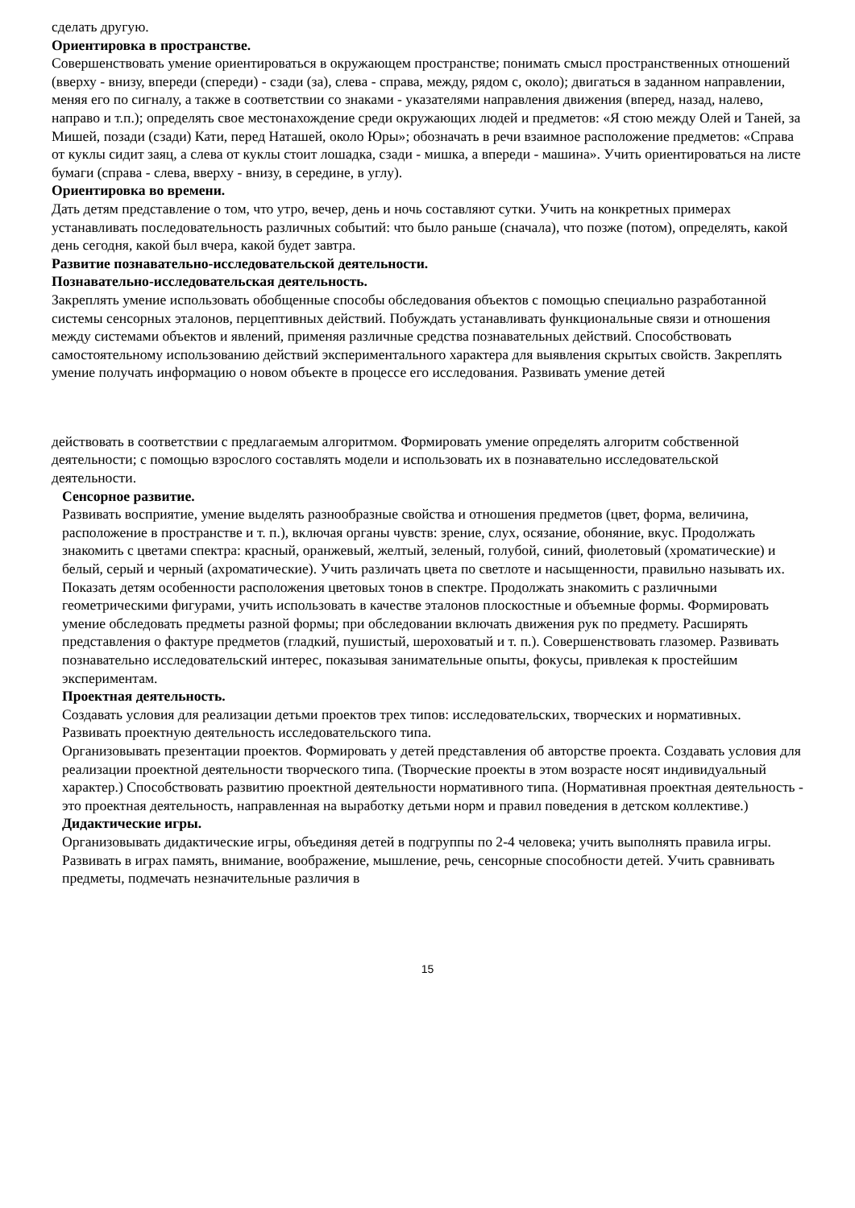сделать другую.
Ориентировка в пространстве.
Совершенствовать умение ориентироваться в окружающем пространстве; понимать смысл пространственных отношений (вверху - внизу, впереди (спереди) - сзади (за), слева - справа, между, рядом с, около); двигаться в заданном направлении, меняя его по сигналу, а также в соответствии со знаками - указателями направления движения (вперед, назад, налево, направо и т.п.); определять свое местонахождение среди окружающих людей и предметов: «Я стою между Олей и Таней, за Мишей, позади (сзади) Кати, перед Наташей, около Юры»; обозначать в речи взаимное расположение предметов: «Справа от куклы сидит заяц, а слева от куклы стоит лошадка, сзади - мишка, а впереди - машина». Учить ориентироваться на листе бумаги (справа - слева, вверху - внизу, в середине, в углу).
Ориентировка во времени.
Дать детям представление о том, что утро, вечер, день и ночь составляют сутки. Учить на конкретных примерах устанавливать последовательность различных событий: что было раньше (сначала), что позже (потом), определять, какой день сегодня, какой был вчера, какой будет завтра.
Развитие познавательно-исследовательской деятельности.
Познавательно-исследовательская деятельность.
Закреплять умение использовать обобщенные способы обследования объектов с помощью специально разработанной системы сенсорных эталонов, перцептивных действий. Побуждать устанавливать функциональные связи и отношения между системами объектов и явлений, применяя различные средства познавательных действий. Способствовать самостоятельному использованию действий экспериментального характера для выявления скрытых свойств. Закреплять умение получать информацию о новом объекте в процессе его исследования. Развивать умение детей
действовать в соответствии с предлагаемым алгоритмом. Формировать умение определять алгоритм собственной деятельности; с помощью взрослого составлять модели и использовать их в познавательно исследовательской деятельности.
Сенсорное развитие.
Развивать восприятие, умение выделять разнообразные свойства и отношения предметов (цвет, форма, величина, расположение в пространстве и т. п.), включая органы чувств: зрение, слух, осязание, обоняние, вкус. Продолжать знакомить с цветами спектра: красный, оранжевый, желтый, зеленый, голубой, синий, фиолетовый (хроматические) и белый, серый и черный (ахроматические). Учить различать цвета по светлоте и насыщенности, правильно называть их. Показать детям особенности расположения цветовых тонов в спектре. Продолжать знакомить с различными геометрическими фигурами, учить использовать в качестве эталонов плоскостные и объемные формы. Формировать умение обследовать предметы разной формы; при обследовании включать движения рук по предмету. Расширять представления о фактуре предметов (гладкий, пушистый, шероховатый и т. п.). Совершенствовать глазомер. Развивать познавательно исследовательский интерес, показывая занимательные опыты, фокусы, привлекая к простейшим экспериментам.
Проектная деятельность.
Создавать условия для реализации детьми проектов трех типов: исследовательских, творческих и нормативных. Развивать проектную деятельность исследовательского типа.
Организовывать презентации проектов. Формировать у детей представления об авторстве проекта. Создавать условия для реализации проектной деятельности творческого типа. (Творческие проекты в этом возрасте носят индивидуальный характер.) Способствовать развитию проектной деятельности нормативного типа. (Нормативная проектная деятельность - это проектная деятельность, направленная на выработку детьми норм и правил поведения в детском коллективе.)
Дидактические игры.
Организовывать дидактические игры, объединяя детей в подгруппы по 2-4 человека; учить выполнять правила игры. Развивать в играх память, внимание, воображение, мышление, речь, сенсорные способности детей. Учить сравнивать предметы, подмечать незначительные различия в
15